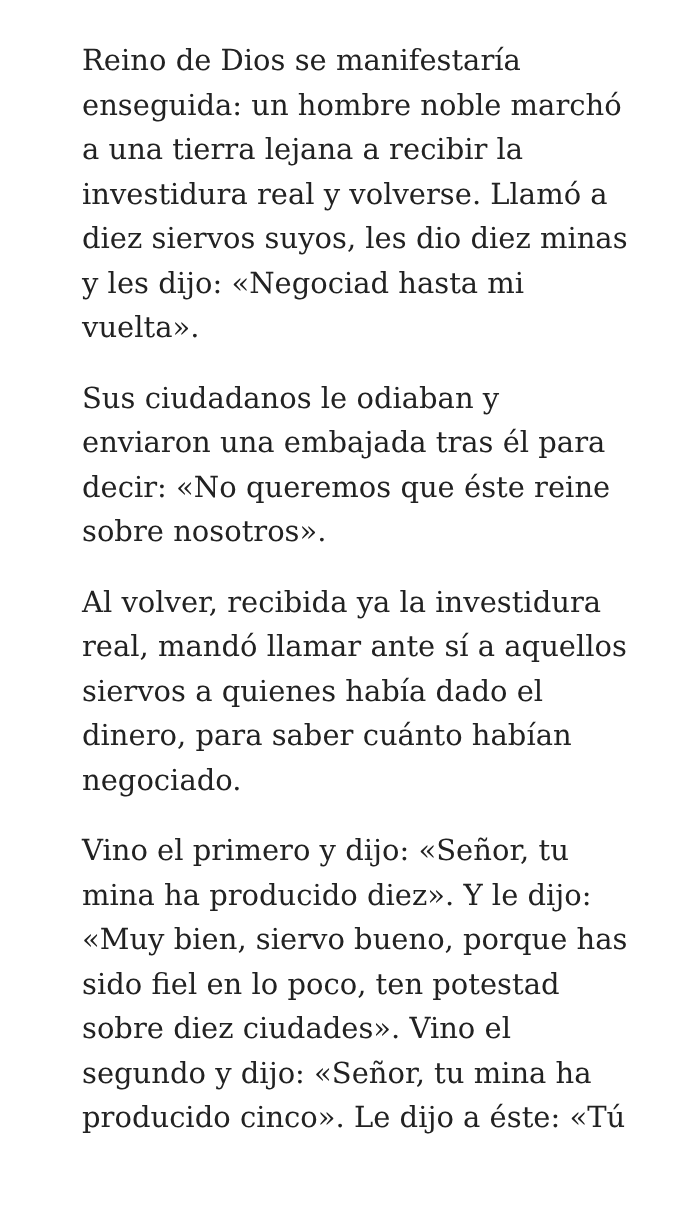Reino de Dios se manifestaría
enseguida: un hombre noble marchó
a una tierra lejana a recibir la
investidura real y volverse. Llamó a
diez siervos suyos, les dio diez minas
y les dijo: «Negociad hasta mi
vuelta».
Sus ciudadanos le odiaban y
enviaron una embajada tras él para
decir: «No queremos que éste reine
sobre nosotros».
Al volver, recibida ya la investidura
real, mandó llamar ante sí a aquellos
siervos a quienes había dado el
dinero, para saber cuánto habían
negociado.
Vino el primero y dijo: «Señor, tu
mina ha producido diez». Y le dijo:
«Muy bien, siervo bueno, porque has
sido fiel en lo poco, ten potestad
sobre diez ciudades». Vino el
segundo y dijo: «Señor, tu mina ha
producido cinco». Le dijo a éste: «Tú